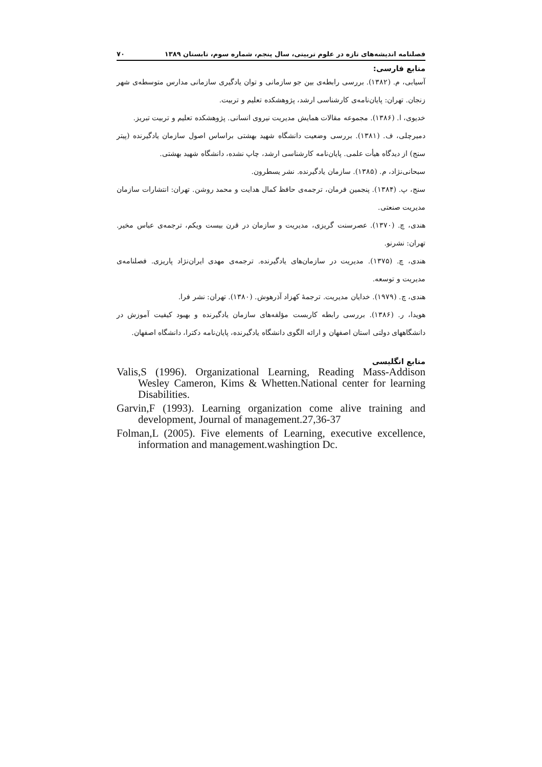فصلنامه اندیشه‌های تازه در علوم تربیتی، سال پنجم، شماره سوم، تابستان ۱۳۸۹ ۷۰
منابع فارسی:
آسیابی، م. (۱۳۸۲). بررسی رابطه‌ی بین جو سازمانی و توان یادگیری سازمانی مدارس متوسطه‌ی شهر زنجان. تهران: پایان‌نامه‌ی کارشناسی ارشد، پژوهشکده تعلیم و تربیت.
خدیوی، ا. (۱۳۸۶). مجموعه مقالات همایش مدیریت نیروی انسانی. پژوهشکده تعلیم و تربیت تبریز.
دمیرچلی، ف. (۱۳۸۱). بررسی وضعیت دانشگاه شهید بهشتی براساس اصول سازمان یادگیرنده (پیتر سنج) از دیدگاه هیأت علمی. پایان‌نامه کارشناسی ارشد، چاپ نشده، دانشگاه شهید بهشتی.
سبحانی‌نژاد، م. (۱۳۸۵). سازمان یادگیرنده. نشر یسطرون.
سنج، پ. (۱۳۸۴). پنجمین فرمان، ترجمه‌ی حافظ کمال هدایت و محمد روشن. تهران: انتشارات سازمان مدیریت صنعتی.
هندی، چ. (۱۳۷۰). عصرسنت گریزی، مدیریت و سازمان در قرن بیست ویکم، ترجمه‌ی عباس مخیر. تهران: نشرنو.
هندی، چ. (۱۳۷۵). مدیریت در سازمان‌های یادگیرنده. ترجمه‌ی مهدی ایران‌نژاد پاریزی. فصلنامه‌ی مدیریت و توسعه.
هندی، چ. (۱۹۷۹). خدایان مدیریت. ترجمهٔ کهزاد آذرهوش. (۱۳۸۰). تهران: نشر فرا.
هویدا، ر. (۱۳۸۶). بررسی رابطه کاربست مؤلفه‌های سازمان یادگیرنده و بهبود کیفیت آموزش در دانشگاههای دولتی استان اصفهان و ارائه الگوی دانشگاه یادگیرنده، پایان‌نامه دکترا، دانشگاه اصفهان.
منابع انگلیسی
Valis,S (1996). Organizational Learning, Reading Mass-Addison Wesley Cameron, Kims & Whetten.National center for learning Disabilities.
Garvin,F (1993). Learning organization come alive training and development, Journal of management.27,36-37
Folman,L (2005). Five elements of Learning, executive excellence, information and management.washingtion Dc.